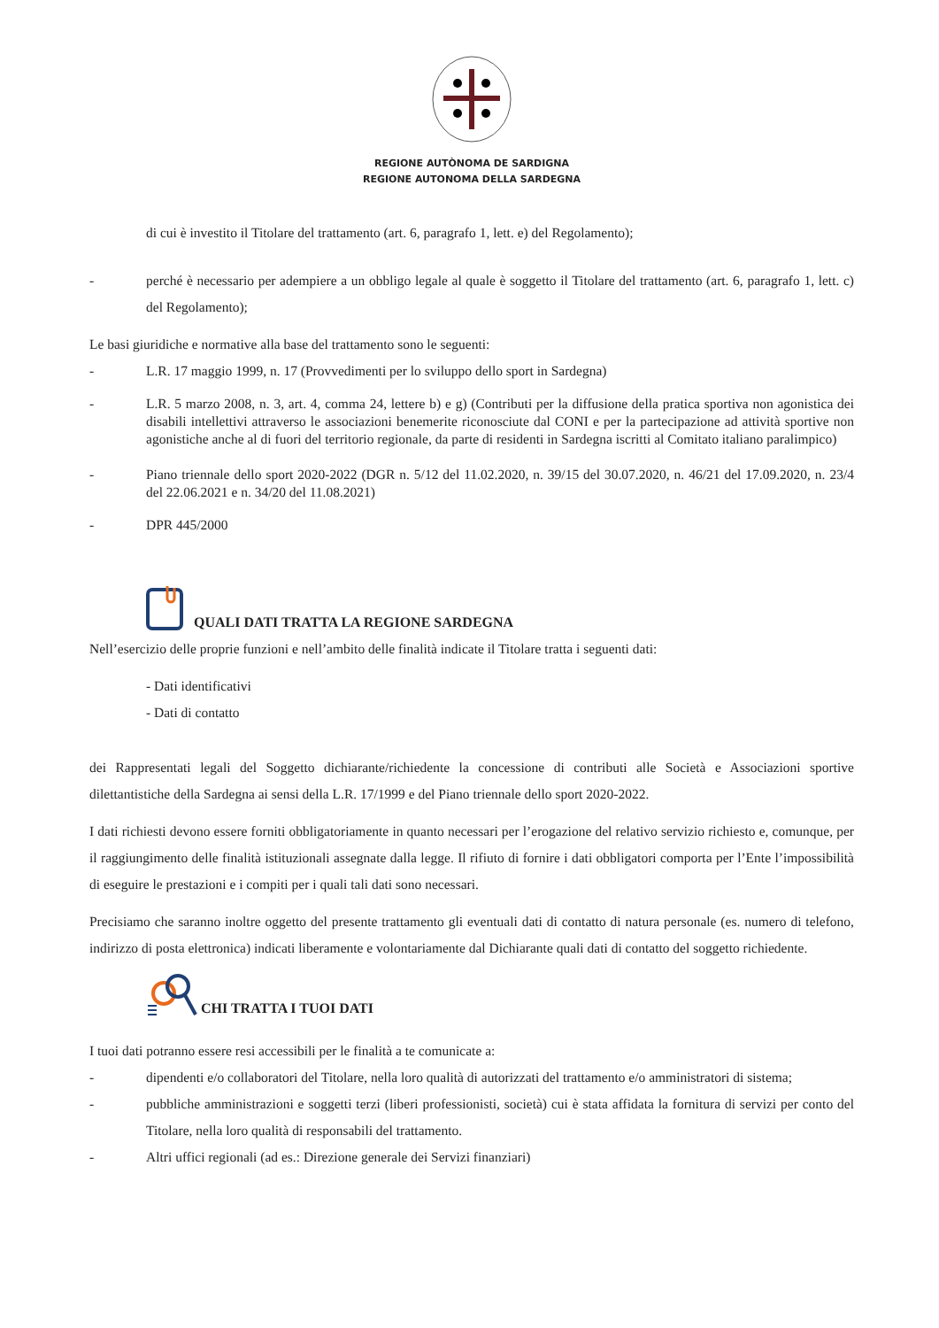REGIONE AUTÒNOMA DE SARDIGNA
REGIONE AUTONOMA DELLA SARDEGNA
di cui è investito il Titolare del trattamento (art. 6, paragrafo 1, lett. e) del Regolamento);
- perché è necessario per adempiere a un obbligo legale al quale è soggetto il Titolare del trattamento (art. 6, paragrafo 1, lett. c) del Regolamento);
Le basi giuridiche e normative alla base del trattamento sono le seguenti:
- L.R. 17 maggio 1999, n. 17 (Provvedimenti per lo sviluppo dello sport in Sardegna)
- L.R. 5 marzo 2008, n. 3, art. 4, comma 24, lettere b) e g) (Contributi per la diffusione della pratica sportiva non agonistica dei disabili intellettivi attraverso le associazioni benemerite riconosciute dal CONI e per la partecipazione ad attività sportive non agonistiche anche al di fuori del territorio regionale, da parte di residenti in Sardegna iscritti al Comitato italiano paralimpico)
- Piano triennale dello sport 2020-2022 (DGR n. 5/12 del 11.02.2020, n. 39/15 del 30.07.2020, n. 46/21 del 17.09.2020, n. 23/4 del 22.06.2021 e n. 34/20 del 11.08.2021)
- DPR 445/2000
QUALI DATI TRATTA LA REGIONE SARDEGNA
Nell’esercizio delle proprie funzioni e nell’ambito delle finalità indicate il Titolare tratta i seguenti dati:
- Dati identificativi
- Dati di contatto
dei Rappresentati legali del Soggetto dichiarante/richiedente la concessione di contributi alle Società e Associazioni sportive dilettantistiche della Sardegna ai sensi della L.R. 17/1999 e del Piano triennale dello sport 2020-2022.
I dati richiesti devono essere forniti obbligatoriamente in quanto necessari per l’erogazione del relativo servizio richiesto e, comunque, per il raggiungimento delle finalità istituzionali assegnate dalla legge. Il rifiuto di fornire i dati obbligatori comporta per l’Ente l’impossibilità di eseguire le prestazioni e i compiti per i quali tali dati sono necessari.
Precisiamo che saranno inoltre oggetto del presente trattamento gli eventuali dati di contatto di natura personale (es. numero di telefono, indirizzo di posta elettronica) indicati liberamente e volontariamente dal Dichiarante quali dati di contatto del soggetto richiedente.
CHI TRATTA I TUOI DATI
I tuoi dati potranno essere resi accessibili per le finalità a te comunicate a:
- dipendenti e/o collaboratori del Titolare, nella loro qualità di autorizzati del trattamento e/o amministratori di sistema;
- pubbliche amministrazioni e soggetti terzi (liberi professionisti, società) cui è stata affidata la fornitura di servizi per conto del Titolare, nella loro qualità di responsabili del trattamento.
- Altri uffici regionali (ad es.: Direzione generale dei Servizi finanziari)